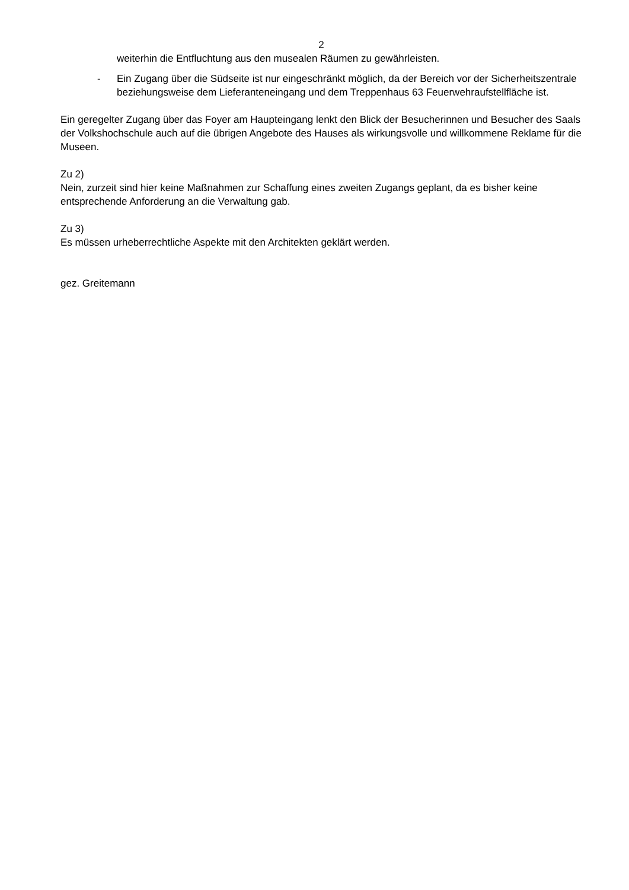2
weiterhin die Entfluchtung aus den musealen Räumen zu gewährleisten.
- Ein Zugang über die Südseite ist nur eingeschränkt möglich, da der Bereich vor der Sicherheitszentrale beziehungsweise dem Lieferanteneingang und dem Treppenhaus 63 Feuerwehraufstellfläche ist.
Ein geregelter Zugang über das Foyer am Haupteingang lenkt den Blick der Besucherinnen und Besucher des Saals der Volkshochschule auch auf die übrigen Angebote des Hauses als wirkungsvolle und willkommene Reklame für die Museen.
Zu 2)
Nein, zurzeit sind hier keine Maßnahmen zur Schaffung eines zweiten Zugangs geplant, da es bisher keine entsprechende Anforderung an die Verwaltung gab.
Zu 3)
Es müssen urheberrechtliche Aspekte mit den Architekten geklärt werden.
gez. Greitemann